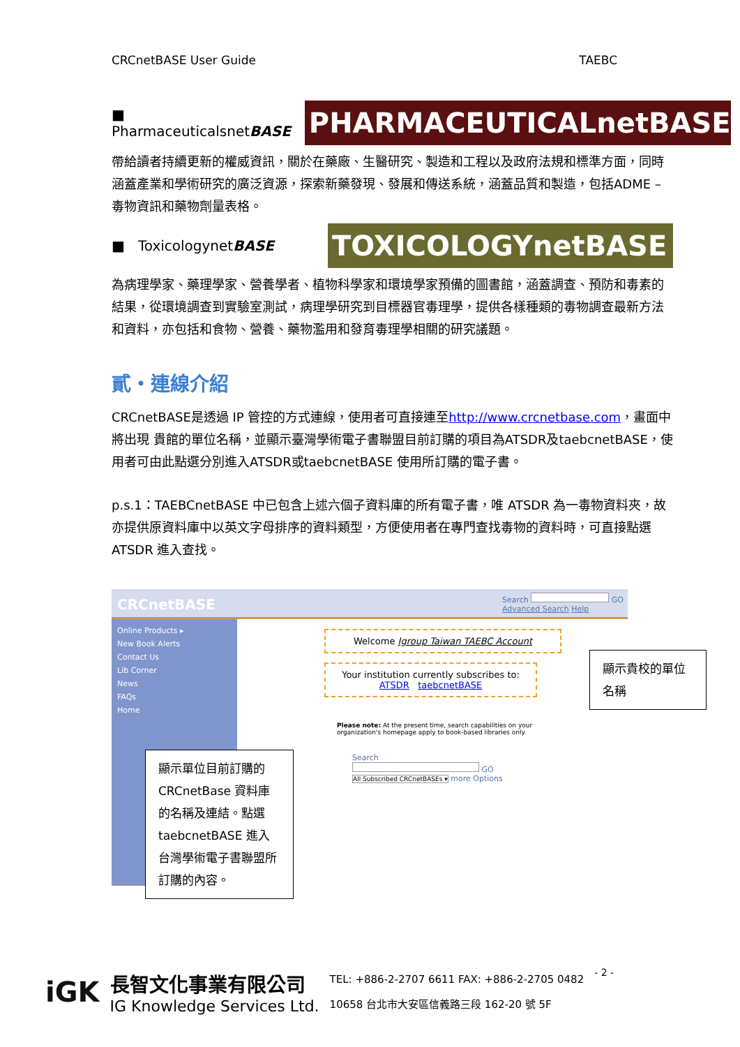CRCnetBASE User Guide TAEBC
■ PharmaceuticalsnetBASE
PHARMACEUTICALnetBASE
帶給讀者持續更新的權威資訊，關於在藥廠、生醫研究、製造和工程以及政府法規和標準方面，同時涵蓋產業和學術研究的廣泛資源，探索新藥發現、發展和傳送系統，涵蓋品質和製造，包括ADME – 毒物資訊和藥物劑量表格。
■ ToxicologynetBASE
TOXICOLOGYnetBASE
為病理學家、藥理學家、營養學者、植物科學家和環境學家預備的圖書館，涵蓋調查、預防和毒素的結果，從環境調查到實驗室測試，病理學研究到目標器官毒理學，提供各樣種類的毒物調查最新方法和資料，亦包括和食物、營養、藥物濫用和發育毒理學相關的研究議題。
貳・連線介紹
CRCnetBASE是透過 IP 管控的方式連線，使用者可直接連至http://www.crcnetbase.com，畫面中將出現 貴館的單位名稱，並顯示臺灣學術電子書聯盟目前訂購的項目為ATSDR及taebcnetBASE，使用者可由此點選分別進入ATSDR或taebcnetBASE 使用所訂購的電子書。
p.s.1：TAEBCnetBASE 中已包含上述六個子資料庫的所有電子書，唯 ATSDR 為一毒物資料夾，故亦提供原資料庫中以英文字母排序的資料類型，方便使用者在專門查找毒物的資料時，可直接點選 ATSDR 進入查找。
CRCnetBASE
Search GO
Advanced Search Help
Online Products ▸
New Book Alerts
Contact Us
Lib Corner
News
FAQs
Home
Welcome Igroup Taiwan TAEBC Account
Your institution currently subscribes to:
ATSDR taebcnetBASE
顯示貴校的單位名稱
Please note: At the present time, search capabilities on your organization's homepage apply to book-based libraries only.
Search
GO
All Subscribed CRCnetBASEs ▾ more Options
顯示單位目前訂購的CRCnetBase 資料庫的名稱及連結。點選 taebcnetBASE 進入台灣學術電子書聯盟所訂購的內容。
iGK
長智文化事業有限公司
IG Knowledge Services Ltd.
TEL: +886-2-2707 6611 FAX: +886-2-2705 0482
10658 台北市大安區信義路三段 162-20 號 5F
- 2 -